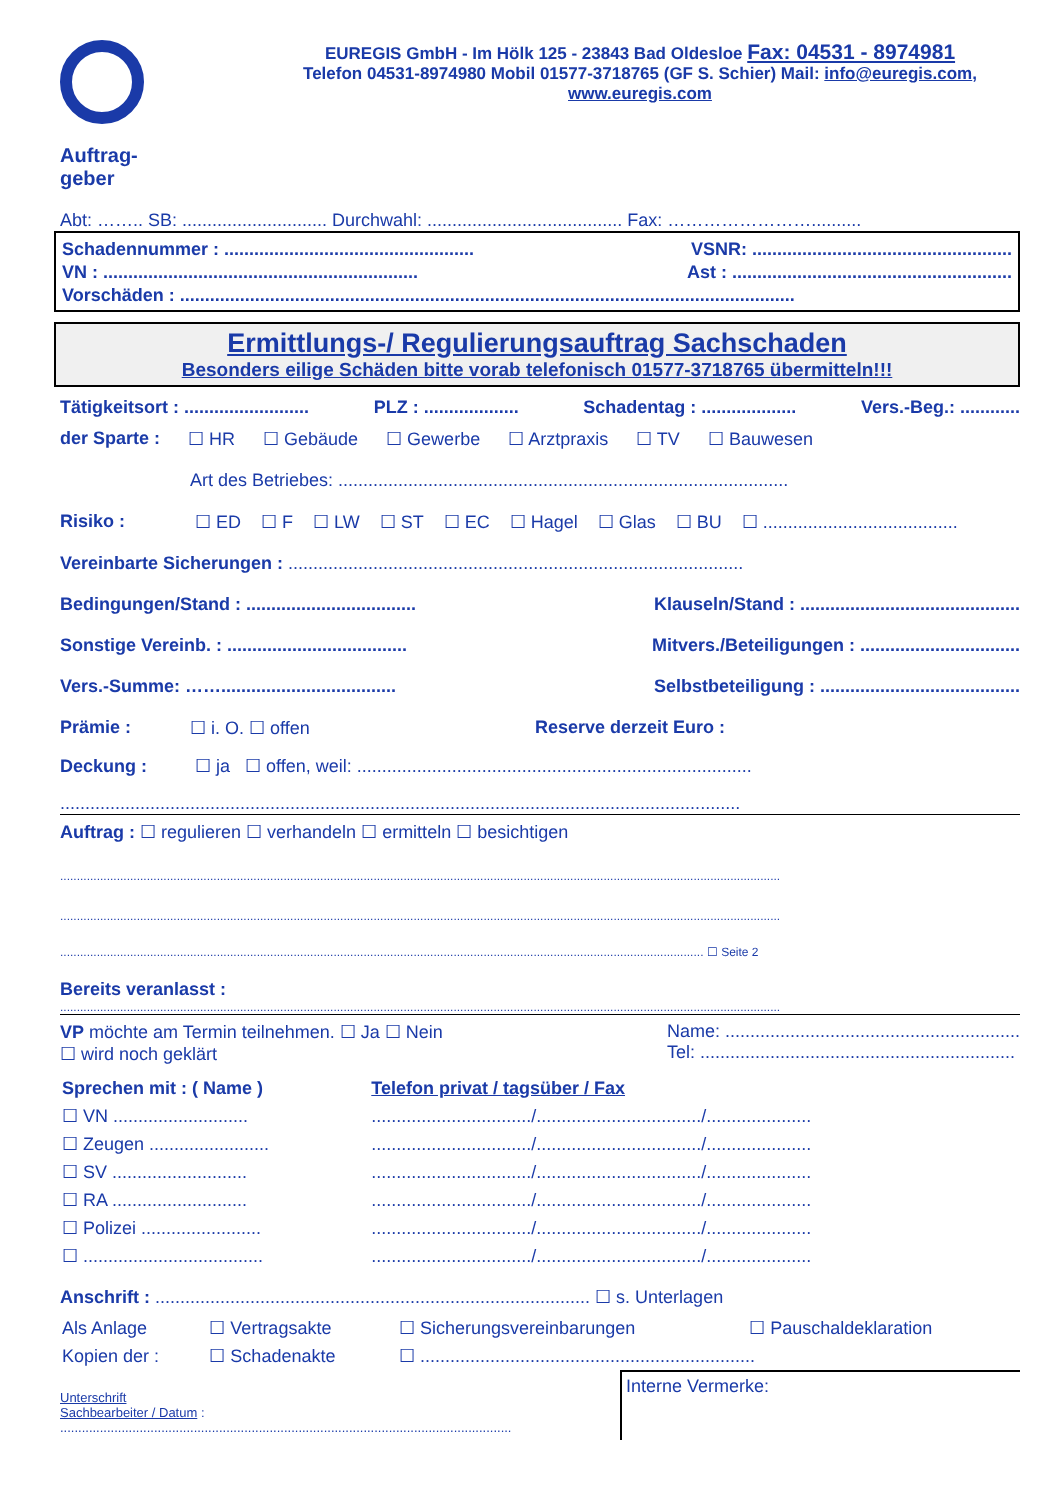Auftrag-
geber
EUREGIS GmbH - Im Hölk 125 - 23843 Bad Oldesloe Fax: 04531 - 8974981
Telefon 04531-8974980 Mobil 01577-3718765 (GF S. Schier) Mail: info@euregis.com,
www.euregis.com
Abt: …….. SB: ............................. Durchwahl: ....................................... Fax: ……………………..........
Schadennummer : .................................................. VSNR: ....................................................
VN : ............................................................... Ast : ........................................................
Vorschäden : ...........................................................................................................................
Ermittlungs-/ Regulierungsauftrag Sachschaden
Besonders eilige Schäden bitte vorab telefonisch 01577-3718765 übermitteln!!!
Tätigkeitsort : ......................... PLZ : ................... Schadentag : ................... Vers.-Beg.: ............
der Sparte : ☐ HR ☐ Gebäude ☐ Gewerbe ☐ Arztpraxis ☐ TV ☐ Bauwesen
Art des Betriebes: ..........................................................................................
Risiko : ☐ ED ☐ F ☐ LW ☐ ST ☐ EC ☐ Hagel ☐ Glas ☐ BU ☐ .......................................
Vereinbarte Sicherungen : ...........................................................................................
Bedingungen/Stand : .................................. Klauseln/Stand : ............................................
Sonstige Vereinb. : .................................... Mitvers./Beteiligungen : ................................
Vers.-Summe: ……................................... Selbstbeteiligung : ........................................
Prämie : ☐ i. O. ☐ offen Reserve derzeit Euro :
Deckung : ☐ ja ☐ offen, weil: ...............................................................................
........................................................................................................................................
Auftrag : ☐ regulieren ☐ verhandeln ☐ ermitteln ☐ besichtigen
........................................................................................................................................................................................................................
........................................................................................................................................................................................................................
................................................................................................................................................................................................. ☐ Seite 2
Bereits veranlasst :
........................................................................................................................................................................................................................
VP möchte am Termin teilnehmen. ☐ Ja ☐ Nein
☐ wird noch geklärt Name: ...........................................................
Tel: ...............................................................
| Sprechen mit : ( Name ) | Telefon privat / tagsüber / Fax |
| --- | --- |
| ☐ VN ........................... | ................................/................................./..................... |
| ☐ Zeugen ........................ | ................................/................................./..................... |
| ☐ SV ........................... | ................................/................................./..................... |
| ☐ RA ........................... | ................................/................................./..................... |
| ☐ Polizei ........................ | ................................/................................./..................... |
| ☐ .................................... | ................................/................................./..................... |
Anschrift : ....................................................................................... ☐ s. Unterlagen
| Als Anlage | ☐ Vertragsakte | ☐ Sicherungsvereinbarungen | ☐ Pauschaldeklaration |
| Kopien der : | ☐ Schadenakte | ☐ ................................................................... | |
Unterschrift
Sachbearbeiter / Datum :
.............................................................................................................................
Interne Vermerke: